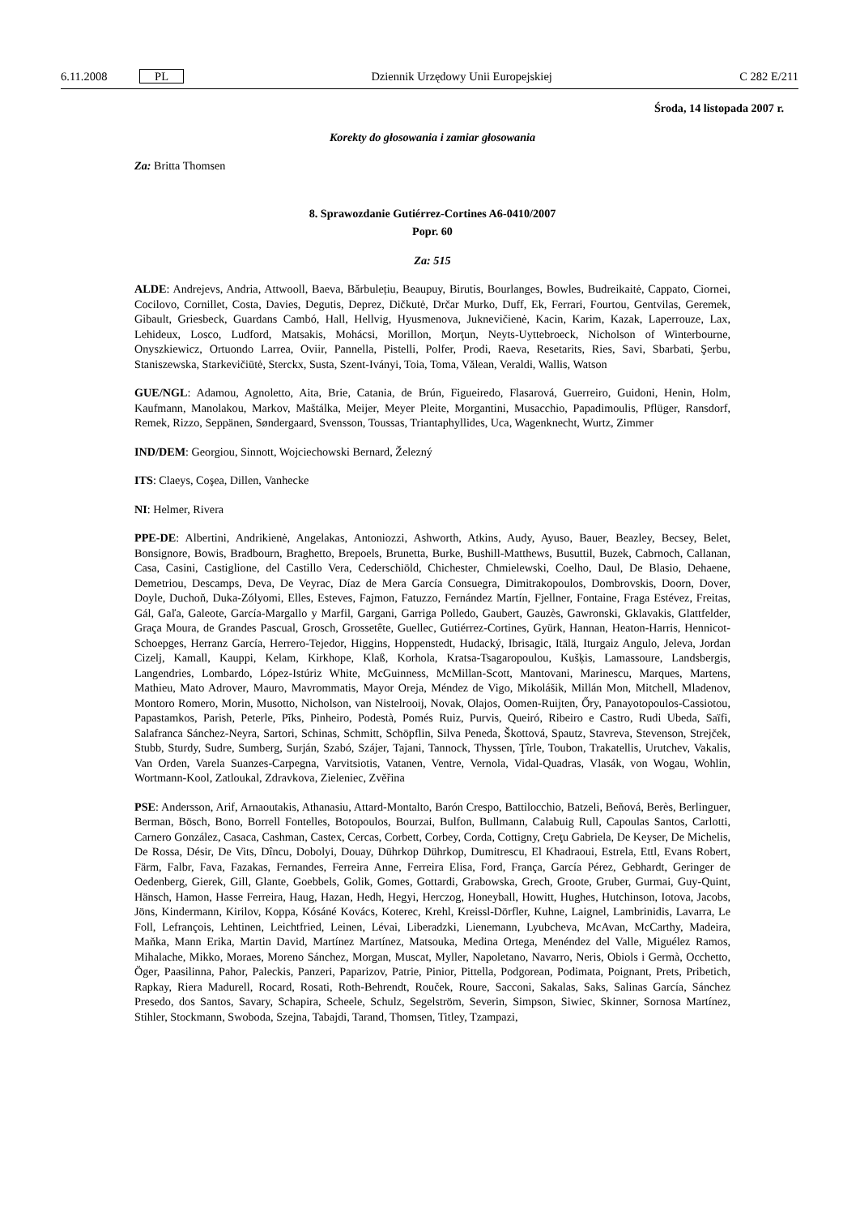6.11.2008 PL Dziennik Urzędowy Unii Europejskiej C 282 E/211
Środa, 14 listopada 2007 r.
Korekty do głosowania i zamiar głosowania
Za: Britta Thomsen
8. Sprawozdanie Gutiérrez-Cortines A6-0410/2007
Popr. 60
Za: 515
ALDE: Andrejevs, Andria, Attwooll, Baeva, Bărbulețiu, Beaupuy, Birutis, Bourlanges, Bowles, Budreikaitė, Cappato, Ciornei, Cocilovo, Cornillet, Costa, Davies, Degutis, Deprez, Dičkutė, Drčar Murko, Duff, Ek, Ferrari, Fourtou, Gentvilas, Geremek, Gibault, Griesbeck, Guardans Cambó, Hall, Hellvig, Hyusmenova, Juknevičienė, Kacin, Karim, Kazak, Laperrouze, Lax, Lehideux, Losco, Ludford, Matsakis, Mohácsi, Morillon, Morţun, Neyts-Uyttebroeck, Nicholson of Winterbourne, Onyszkiewicz, Ortuondo Larrea, Oviir, Pannella, Pistelli, Polfer, Prodi, Raeva, Resetarits, Ries, Savi, Sbarbati, Şerbu, Staniszewska, Starkevičiūtė, Sterckx, Susta, Szent-Iványi, Toia, Toma, Vălean, Veraldi, Wallis, Watson
GUE/NGL: Adamou, Agnoletto, Aita, Brie, Catania, de Brún, Figueiredo, Flasarová, Guerreiro, Guidoni, Henin, Holm, Kaufmann, Manolakou, Markov, Maštálka, Meijer, Meyer Pleite, Morgantini, Musacchio, Papadimoulis, Pflüger, Ransdorf, Remek, Rizzo, Seppänen, Søndergaard, Svensson, Toussas, Triantaphyllides, Uca, Wagenknecht, Wurtz, Zimmer
IND/DEM: Georgiou, Sinnott, Wojciechowski Bernard, Železný
ITS: Claeys, Coşea, Dillen, Vanhecke
NI: Helmer, Rivera
PPE-DE: Albertini, Andrikienė, Angelakas, Antoniozzi, Ashworth, Atkins, Audy, Ayuso, Bauer, Beazley, Becsey, Belet, Bonsignore, Bowis, Bradbourn, Braghetto, Brepoels, Brunetta, Burke, Bushill-Matthews, Busuttil, Buzek, Cabrnoch, Callanan, Casa, Casini, Castiglione, del Castillo Vera, Cederschiöld, Chichester, Chmielewski, Coelho, Daul, De Blasio, Dehaene, Demetriou, Descamps, Deva, De Veyrac, Díaz de Mera García Consuegra, Dimitrakopoulos, Dombrovskis, Doorn, Dover, Doyle, Duchoň, Duka-Zólyomi, Elles, Esteves, Fajmon, Fatuzzo, Fernández Martín, Fjellner, Fontaine, Fraga Estévez, Freitas, Gál, Gaľa, Galeote, García-Margallo y Marfil, Gargani, Garriga Polledo, Gaubert, Gauzès, Gawronski, Gklavakis, Glattfelder, Graça Moura, de Grandes Pascual, Grosch, Grossetête, Guellec, Gutiérrez-Cortines, Gyürk, Hannan, Heaton-Harris, Hennicot-Schoepges, Herranz García, Herrero-Tejedor, Higgins, Hoppenstedt, Hudacký, Ibrisagic, Itälä, Iturgaiz Angulo, Jeleva, Jordan Cizelj, Kamall, Kauppi, Kelam, Kirkhope, Klaß, Korhola, Kratsa-Tsagaropoulou, Kušķis, Lamassoure, Landsbergis, Langendries, Lombardo, López-Istúriz White, McGuinness, McMillan-Scott, Mantovani, Marinescu, Marques, Martens, Mathieu, Mato Adrover, Mauro, Mavrommatis, Mayor Oreja, Méndez de Vigo, Mikolášik, Millán Mon, Mitchell, Mladenov, Montoro Romero, Morin, Musotto, Nicholson, van Nistelrooij, Novak, Olajos, Oomen-Ruijten, Őry, Panayotopoulos-Cassiotou, Papastamkos, Parish, Peterle, Pīks, Pinheiro, Podestà, Pomés Ruiz, Purvis, Queiró, Ribeiro e Castro, Rudi Ubeda, Saïfi, Salafranca Sánchez-Neyra, Sartori, Schinas, Schmitt, Schöpflin, Silva Peneda, Škottová, Spautz, Stavreva, Stevenson, Strejček, Stubb, Sturdy, Sudre, Sumberg, Surján, Szabó, Szájer, Tajani, Tannock, Thyssen, Ţîrle, Toubon, Trakatellis, Urutchev, Vakalis, Van Orden, Varela Suanzes-Carpegna, Varvitsiotis, Vatanen, Ventre, Vernola, Vidal-Quadras, Vlasák, von Wogau, Wohlin, Wortmann-Kool, Zatloukal, Zdravkova, Zieleniec, Zvěřina
PSE: Andersson, Arif, Arnaoutakis, Athanasiu, Attard-Montalto, Barón Crespo, Battilocchio, Batzeli, Beňová, Berès, Berlinguer, Berman, Bösch, Bono, Borrell Fontelles, Botopoulos, Bourzai, Bulfon, Bullmann, Calabuig Rull, Capoulas Santos, Carlotti, Carnero González, Casaca, Cashman, Castex, Cercas, Corbett, Corbey, Corda, Cottigny, Creţu Gabriela, De Keyser, De Michelis, De Rossa, Désir, De Vits, Dîncu, Dobolyi, Douay, Dührkop Dührkop, Dumitrescu, El Khadraoui, Estrela, Ettl, Evans Robert, Färm, Falbr, Fava, Fazakas, Fernandes, Ferreira Anne, Ferreira Elisa, Ford, França, García Pérez, Gebhardt, Geringer de Oedenberg, Gierek, Gill, Glante, Goebbels, Golik, Gomes, Gottardi, Grabowska, Grech, Groote, Gruber, Gurmai, Guy-Quint, Hänsch, Hamon, Hasse Ferreira, Haug, Hazan, Hedh, Hegyi, Herczog, Honeyball, Howitt, Hughes, Hutchinson, Iotova, Jacobs, Jöns, Kindermann, Kirilov, Koppa, Kósáné Kovács, Koterec, Krehl, Kreissl-Dörfler, Kuhne, Laignel, Lambrinidis, Lavarra, Le Foll, Lefrançois, Lehtinen, Leichtfried, Leinen, Lévai, Liberadzki, Lienemann, Lyubcheva, McAvan, McCarthy, Madeira, Maňka, Mann Erika, Martin David, Martínez Martínez, Matsouka, Medina Ortega, Menéndez del Valle, Miguélez Ramos, Mihalache, Mikko, Moraes, Moreno Sánchez, Morgan, Muscat, Myller, Napoletano, Navarro, Neris, Obiols i Germà, Occhetto, Öger, Paasilinna, Pahor, Paleckis, Panzeri, Paparizov, Patrie, Pinior, Pittella, Podgorean, Podimata, Poignant, Prets, Pribetich, Rapkay, Riera Madurell, Rocard, Rosati, Roth-Behrendt, Rouček, Roure, Sacconi, Sakalas, Saks, Salinas García, Sánchez Presedo, dos Santos, Savary, Schapira, Scheele, Schulz, Segelström, Severin, Simpson, Siwiec, Skinner, Sornosa Martínez, Stihler, Stockmann, Swoboda, Szejna, Tabajdi, Tarand, Thomsen, Titley, Tzampazi,